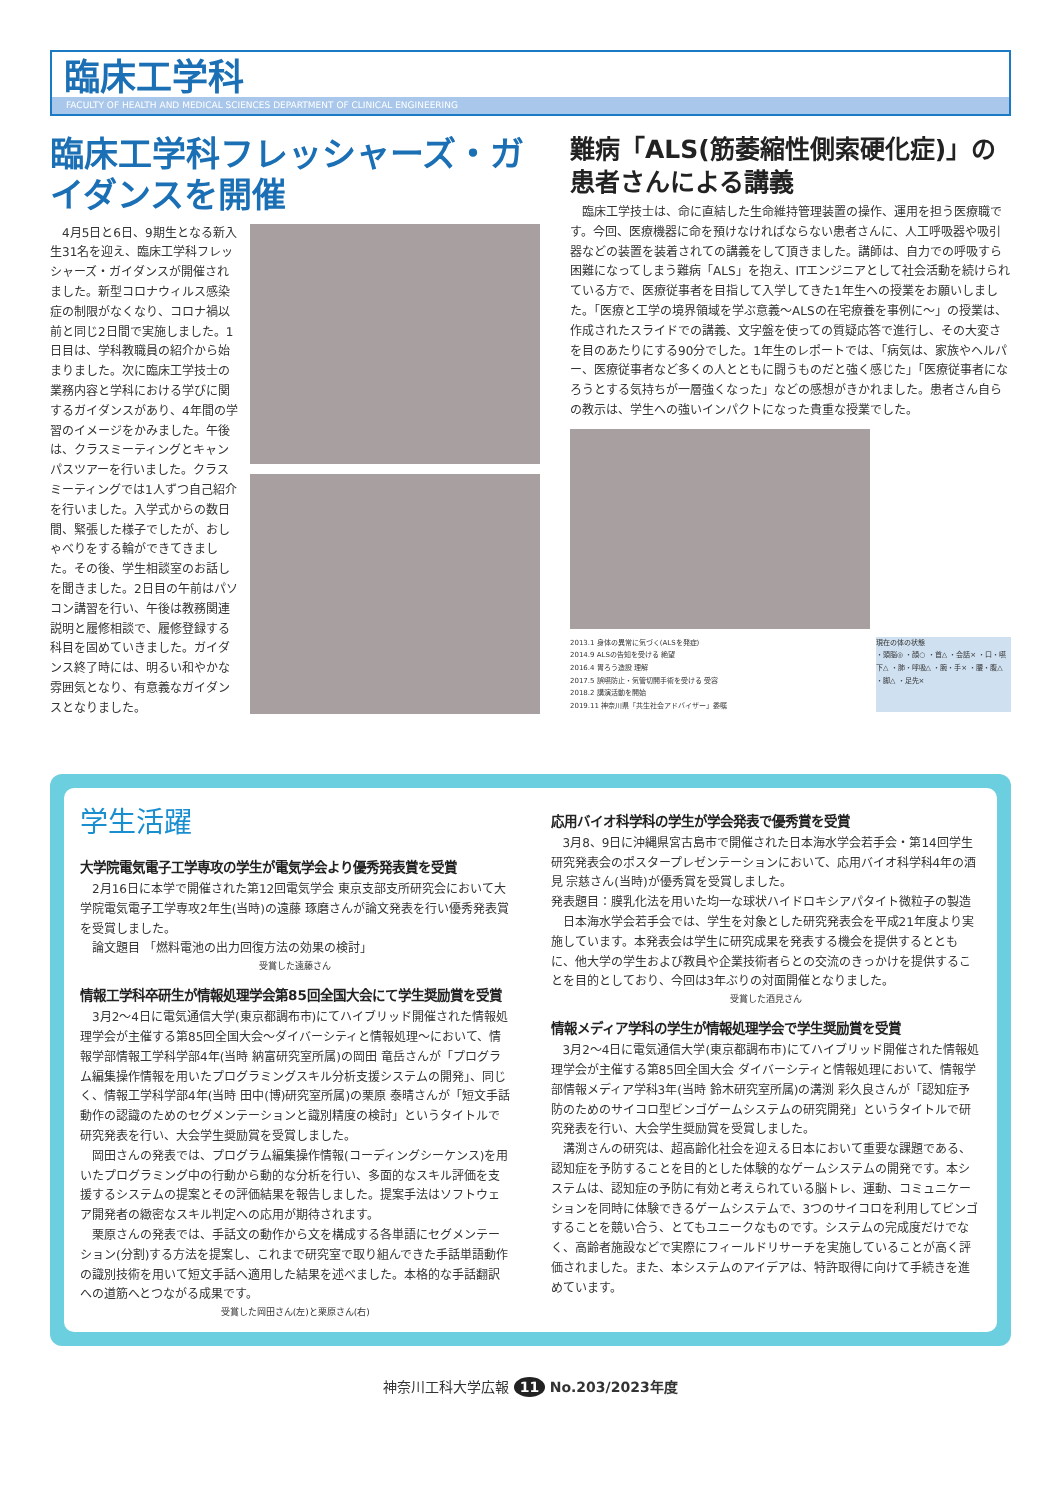臨床工学科
FACULTY OF HEALTH AND MEDICAL SCIENCES DEPARTMENT OF CLINICAL ENGINEERING
臨床工学科フレッシャーズ・ガイダンスを開催
　4月5日と6日、9期生となる新入生31名を迎え、臨床工学科フレッシャーズ・ガイダンスが開催されました。新型コロナウィルス感染症の制限がなくなり、コロナ禍以前と同じ2日間で実施しました。1日目は、学科教職員の紹介から始まりました。次に臨床工学技士の業務内容と学科における学びに関するガイダンスがあり、4年間の学習のイメージをかみました。午後は、クラスミーティングとキャンパスツアーを行いました。クラスミーティングでは1人ずつ自己紹介を行いました。入学式からの数日間、緊張した様子でしたが、おしゃべりをする輪ができてきました。その後、学生相談室のお話しを聞きました。2日目の午前はパソコン講習を行い、午後は教務関連説明と履修相談で、履修登録する科目を固めていきました。ガイダンス終了時には、明るい和やかな雰囲気となり、有意義なガイダンスとなりました。
難病「ALS(筋萎縮性側索硬化症)」の患者さんによる講義
　臨床工学技士は、命に直結した生命維持管理装置の操作、運用を担う医療職です。今回、医療機器に命を預けなければならない患者さんに、人工呼吸器や吸引器などの装置を装着されての講義をして頂きました。講師は、自力での呼吸すら困難になってしまう難病「ALS」を抱え、ITエンジニアとして社会活動を続けられている方で、医療従事者を目指して入学してきた1年生への授業をお願いしました。「医療と工学の境界領域を学ぶ意義～ALSの在宅療養を事例に～」の授業は、作成されたスライドでの講義、文字盤を使っての質疑応答で進行し、その大変さを目のあたりにする90分でした。1年生のレポートでは、「病気は、家族やヘルパー、医療従事者など多くの人とともに闘うものだと強く感じた」「医療従事者になろうとする気持ちが一層強くなった」などの感想がきかれました。患者さん自らの教示は、学生への強いインパクトになった貴重な授業でした。
2013.1 身体の異常に気づく(ALSを発症)
2014.9 ALSの告知を受ける 絶望
2016.4 胃ろう造設 理解
2017.5 誤嚥防止・気管切開手術を受ける 受容
2018.2 講演活動を開始
2019.11 神奈川県「共生社会アドバイザー」委嘱
現在の体の状態
・頭脳◎ ・顔○ ・首△ ・会話× ・口・嚥下△ ・肺・呼吸△ ・腕・手× ・腰・腹△ ・脚△ ・足先×
学生活躍
大学院電気電子工学専攻の学生が電気学会より優秀発表賞を受賞
　2月16日に本学で開催された第12回電気学会 東京支部支所研究会において大学院電気電子工学専攻2年生(当時)の遠藤 琢磨さんが論文発表を行い優秀発表賞を受賞しました。
　論文題目 「燃料電池の出力回復方法の効果の検討」
受賞した遠藤さん
情報工学科卒研生が情報処理学会第85回全国大会にて学生奨励賞を受賞
　3月2～4日に電気通信大学(東京都調布市)にてハイブリッド開催された情報処理学会が主催する第85回全国大会～ダイバーシティと情報処理～において、情報学部情報工学科学部4年(当時 納富研究室所属)の岡田 竜岳さんが「プログラム編集操作情報を用いたプログラミングスキル分析支援システムの開発」、同じく、情報工学科学部4年(当時 田中(博)研究室所属)の栗原 泰晴さんが「短文手話動作の認識のためのセグメンテーションと識別精度の検討」というタイトルで研究発表を行い、大会学生奨励賞を受賞しました。
　岡田さんの発表では、プログラム編集操作情報(コーディングシーケンス)を用いたプログラミング中の行動から動的な分析を行い、多面的なスキル評価を支援するシステムの提案とその評価結果を報告しました。提案手法はソフトウェア開発者の緻密なスキル判定への応用が期待されます。
　栗原さんの発表では、手話文の動作から文を構成する各単語にセグメンテーション(分割)する方法を提案し、これまで研究室で取り組んできた手話単語動作の識別技術を用いて短文手話へ適用した結果を述べました。本格的な手話翻訳への道筋へとつながる成果です。
受賞した岡田さん(左)と栗原さん(右)
応用バイオ科学科の学生が学会発表で優秀賞を受賞
　3月8、9日に沖縄県宮古島市で開催された日本海水学会若手会・第14回学生研究発表会のポスタープレゼンテーションにおいて、応用バイオ科学科4年の酒見 宗慈さん(当時)が優秀賞を受賞しました。
発表題目：膜乳化法を用いた均一な球状ハイドロキシアパタイト微粒子の製造
　日本海水学会若手会では、学生を対象とした研究発表会を平成21年度より実施しています。本発表会は学生に研究成果を発表する機会を提供するとともに、他大学の学生および教員や企業技術者らとの交流のきっかけを提供することを目的としており、今回は3年ぶりの対面開催となりました。
受賞した酒見さん
情報メディア学科の学生が情報処理学会で学生奨励賞を受賞
　3月2～4日に電気通信大学(東京都調布市)にてハイブリッド開催された情報処理学会が主催する第85回全国大会 ダイバーシティと情報処理において、情報学部情報メディア学科3年(当時 鈴木研究室所属)の溝渕 彩久良さんが「認知症予防のためのサイコロ型ビンゴゲームシステムの研究開発」というタイトルで研究発表を行い、大会学生奨励賞を受賞しました。
　溝渕さんの研究は、超高齢化社会を迎える日本において重要な課題である、認知症を予防することを目的とした体験的なゲームシステムの開発です。本システムは、認知症の予防に有効と考えられている脳トレ、運動、コミュニケーションを同時に体験できるゲームシステムで、3つのサイコロを利用してビンゴすることを競い合う、とてもユニークなものです。システムの完成度だけでなく、高齢者施設などで実際にフィールドリサーチを実施していることが高く評価されました。また、本システムのアイデアは、特許取得に向けて手続きを進めています。
神奈川工科大学広報 11 No.203/2023年度